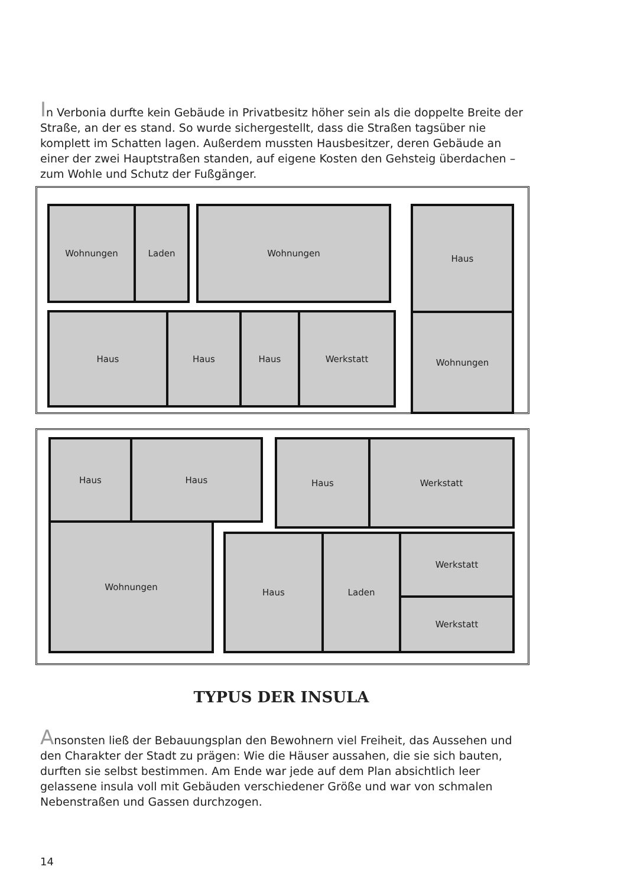In Verbonia durfte kein Gebäude in Privatbesitz höher sein als die doppelte Breite der Straße, an der es stand. So wurde sichergestellt, dass die Straßen tagsüber nie komplett im Schatten lagen. Außerdem mussten Hausbesitzer, deren Gebäude an einer der zwei Hauptstraßen standen, auf eigene Kosten den Gehsteig überdachen – zum Wohle und Schutz der Fußgänger.
Wohnungen Laden Wohnungen Haus
Wohnungen
Haus Haus Haus Werkstatt
Haus Haus
Wohnungen
Haus Werkstatt
Haus Laden Werkstatt
Werkstatt
TYPUS DER INSULA
Ansonsten ließ der Bebauungsplan den Bewohnern viel Freiheit, das Aussehen und den Charakter der Stadt zu prägen: Wie die Häuser aussahen, die sie sich bauten, durften sie selbst bestimmen. Am Ende war jede auf dem Plan absichtlich leer gelassene insula voll mit Gebäuden verschiedener Größe und war von schmalen Nebenstraßen und Gassen durchzogen.
14